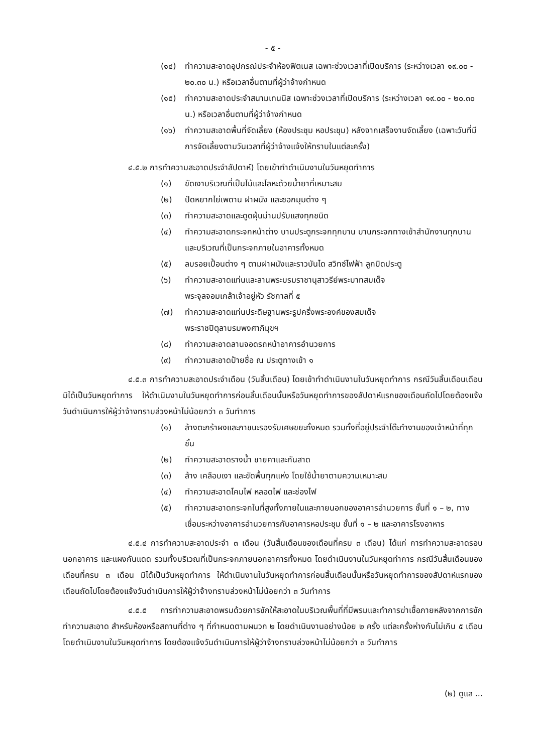- ๕ -
(๑๔) ทำความสะอาดอุปกรณ์ประจำห้องฟิตเนส เฉพาะช่วงเวลาที่เปิดบริการ (ระหว่างเวลา ๑๙.๐๐ - ๒๐.๓๐ น.) หรือเวลาอื่นตามที่ผู้ว่าจ้างกำหนด
(๑๕) ทำความสะอาดประจำสนามเทนนิส เฉพาะช่วงเวลาที่เปิดบริการ (ระหว่างเวลา ๑๙.๐๐ - ๒๐.๓๐ น.) หรือเวลาอื่นตามที่ผู้ว่าจ้างกำหนด
(๑๖) ทำความสะอาดพื้นที่จัดเลี้ยง (ห้องประชุม หอประชุม) หลังจากเสร็จงานจัดเลี้ยง (เฉพาะวันที่มีการจัดเลี้ยงตามวันเวลาที่ผู้ว่าจ้างแจ้งให้ทราบในแต่ละครั้ง)
๔.๕.๒ การทำความสะอาดประจำสัปดาห์) โดยเข้าทำดำเนินงานในวันหยุดทำการ
(๑) ขัดเงาบริเวณที่เป็นไม้และโลหะด้วยน้ำยาที่เหมาะสม
(๒) ปัดหยากไย่เพดาน ฝาผนัง และซอกมุมต่าง ๆ
(๓) ทำความสะอาดและดูดฝุ่นม่านปรับแสงทุกชนิด
(๔) ทำความสะอาดกระจกหน้าต่าง บานประตูกระจกทุกบาน บานกระจกทางเข้าสำนักงานทุกบาน และบริเวณที่เป็นกระจกภายในอาคารทั้งหมด
(๕) ลบรอยเปื้อนต่าง ๆ ตามฝาผนังและราวบันได สวิทซ์ไฟฟ้า ลูกบิดประตู
(๖) ทำความสะอาดแท่นและลานพระบรมราชานุสาวรีย์พระบาทสมเด็จ
พระจุลจอมเกล้าเจ้าอยู่หัว รัชกาลที่ ๕
(๗) ทำความสะอาดแท่นประดิษฐานพระรูปครึ่งพระองค์ของสมเด็จ
พระราชปิตุลาบรมพงศาภิมุขฯ
(๘) ทำความสะอาดลานจอดรถหน้าอาคารอำนวยการ
(๙) ทำความสะอาดป้ายชื่อ ณ ประตูทางเข้า ๑
๔.๕.๓ การทำความสะอาดประจำเดือน (วันสิ้นเดือน) โดยเข้าทำดำเนินงานในวันหยุดทำการ กรณีวันสิ้นเดือนเดือนมิได้เป็นวันหยุดทำการ ให้ดำเนินงานในวันหยุดทำการก่อนสิ้นเดือนนั้นหรือวันหยุดทำการของสัปดาห์แรกของเดือนถัดไปโดยต้องแจ้งวันดำเนินการให้ผู้ว่าจ้างทราบล่วงหน้าไม่น้อยกว่า ๓ วันทำการ
(๑) ล้างตะกร้าผงและภาชนะรองรับเศษขยะทั้งหมด รวมทั้งที่อยู่ประจำโต๊ะทำงานของเจ้าหน้าที่ทุกชั้น
(๒) ทำความสะอาดรางน้ำ ชายคาและกันสาด
(๓) ล้าง เคลือบเงา และขัดพื้นทุกแห่ง โดยใช้น้ำยาตามความเหมาะสม
(๔) ทำความสะอาดโคมไฟ หลอดไฟ และช่องไฟ
(๕) ทำความสะอาดกระจกในที่สูงทั้งภายในและภายนอกของอาคารอำนวยการ ชั้นที่ ๑ – ๒, ทางเชื่อมระหว่างอาคารอำนวยการกับอาคารหอประชุม ชั้นที่ ๑ – ๒ และอาคารโรงอาหาร
๔.๕.๔ การทำความสะอาดประจำ ๓ เดือน (วันสิ้นเดือนของเดือนที่ครบ ๓ เดือน) ได้แก่ การทำความสะอาดรอบนอกอาคาร และแผงกันแดด รวมทั้งบริเวณที่เป็นกระจกภายนอกอาคารทั้งหมด โดยดำเนินงานในวันหยุดทำการ กรณีวันสิ้นเดือนของเดือนที่ครบ ๓ เดือน มิได้เป็นวันหยุดทำการ ให้ดำเนินงานในวันหยุดทำการก่อนสิ้นเดือนนั้นหรือวันหยุดทำการของสัปดาห์แรกของเดือนถัดไปโดยต้องแจ้งวันดำเนินการให้ผู้ว่าจ้างทราบล่วงหน้าไม่น้อยกว่า ๓ วันทำการ
๔.๕.๕ การทำความสะอาดพรมด้วยการซักให้สะอาดในบริเวณพื้นที่ที่มีพรมและทำการฆ่าเชื้อภายหลังจากการซักทำความสะอาด สำหรับห้องหรือสถานที่ต่าง ๆ ที่กำหนดตามผนวก ๒ โดยดำเนินงานอย่างน้อย ๒ ครั้ง แต่ละครั้งห่างกันไม่เกิน ๕ เดือน โดยดำเนินงานในวันหยุดทำการ โดยต้องแจ้งวันดำเนินการให้ผู้ว่าจ้างทราบล่วงหน้าไม่น้อยกว่า ๓ วันทำการ
(๒) ดูแล ...